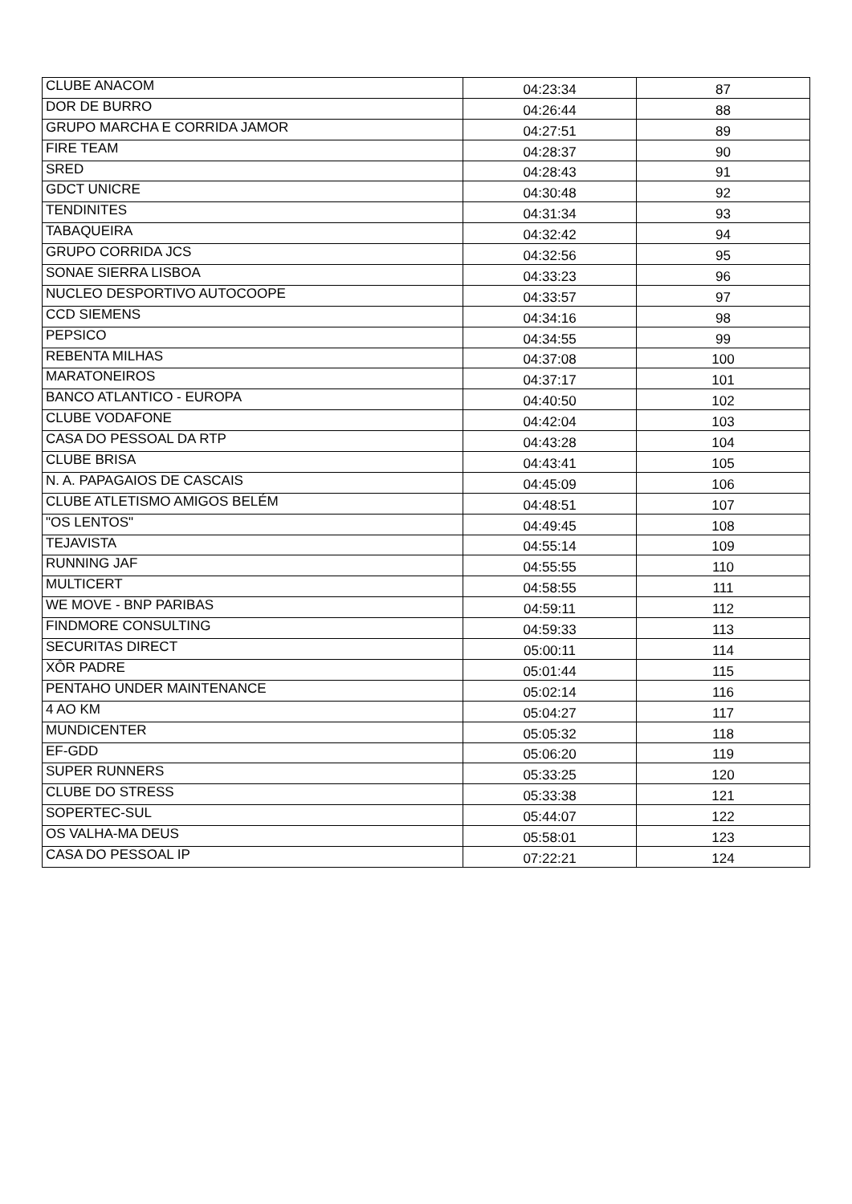| CLUBE ANACOM | 04:23:34 | 87 |
| DOR DE BURRO | 04:26:44 | 88 |
| GRUPO MARCHA E CORRIDA JAMOR | 04:27:51 | 89 |
| FIRE TEAM | 04:28:37 | 90 |
| SRED | 04:28:43 | 91 |
| GDCT UNICRE | 04:30:48 | 92 |
| TENDINITES | 04:31:34 | 93 |
| TABAQUEIRA | 04:32:42 | 94 |
| GRUPO CORRIDA JCS | 04:32:56 | 95 |
| SONAE SIERRA LISBOA | 04:33:23 | 96 |
| NUCLEO DESPORTIVO AUTOCOOPE | 04:33:57 | 97 |
| CCD SIEMENS | 04:34:16 | 98 |
| PEPSICO | 04:34:55 | 99 |
| REBENTA MILHAS | 04:37:08 | 100 |
| MARATONEIROS | 04:37:17 | 101 |
| BANCO ATLANTICO - EUROPA | 04:40:50 | 102 |
| CLUBE VODAFONE | 04:42:04 | 103 |
| CASA DO PESSOAL DA RTP | 04:43:28 | 104 |
| CLUBE BRISA | 04:43:41 | 105 |
| N. A. PAPAGAIOS DE CASCAIS | 04:45:09 | 106 |
| CLUBE ATLETISMO AMIGOS BELÉM | 04:48:51 | 107 |
| "OS LENTOS" | 04:49:45 | 108 |
| TEJAVISTA | 04:55:14 | 109 |
| RUNNING JAF | 04:55:55 | 110 |
| MULTICERT | 04:58:55 | 111 |
| WE MOVE - BNP PARIBAS | 04:59:11 | 112 |
| FINDMORE CONSULTING | 04:59:33 | 113 |
| SECURITAS DIRECT | 05:00:11 | 114 |
| XÔR PADRE | 05:01:44 | 115 |
| PENTAHO UNDER MAINTENANCE | 05:02:14 | 116 |
| 4 AO KM | 05:04:27 | 117 |
| MUNDICENTER | 05:05:32 | 118 |
| EF-GDD | 05:06:20 | 119 |
| SUPER RUNNERS | 05:33:25 | 120 |
| CLUBE DO STRESS | 05:33:38 | 121 |
| SOPERTEC-SUL | 05:44:07 | 122 |
| OS VALHA-MA DEUS | 05:58:01 | 123 |
| CASA DO PESSOAL IP | 07:22:21 | 124 |